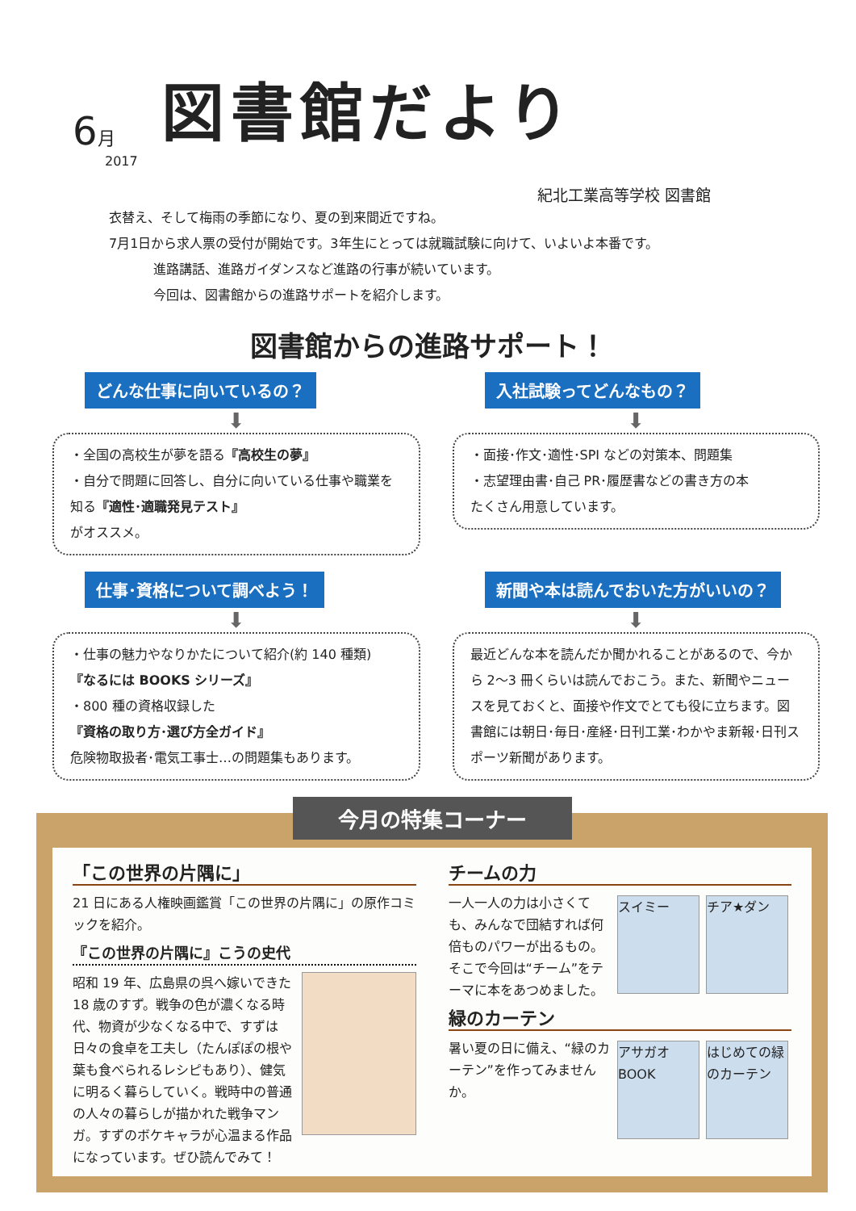6月
図書館だより
2017
紀北工業高等学校 図書館
衣替え、そして梅雨の季節になり、夏の到来間近ですね。
7月1日から求人票の受付が開始です。3年生にとっては就職試験に向けて、いよいよ本番です。
進路講話、進路ガイダンスなど進路の行事が続いています。
今回は、図書館からの進路サポートを紹介します。
図書館からの進路サポート！
どんな仕事に向いているの？
⬇
・全国の高校生が夢を語る『高校生の夢』
・自分で問題に回答し、自分に向いている仕事や職業を知る『適性･適職発見テスト』
がオススメ。
入社試験ってどんなもの？
⬇
・面接･作文･適性･SPI などの対策本、問題集
・志望理由書･自己 PR･履歴書などの書き方の本
たくさん用意しています。
仕事･資格について調べよう！
⬇
・仕事の魅力やなりかたについて紹介(約 140 種類)
『なるには BOOKS シリーズ』
・800 種の資格収録した
『資格の取り方･選び方全ガイド』
危険物取扱者･電気工事士…の問題集もあります。
新聞や本は読んでおいた方がいいの？
⬇
最近どんな本を読んだか聞かれることがあるので、今から 2〜3 冊くらいは読んでおこう。また、新聞やニュースを見ておくと、面接や作文でとても役に立ちます。図書館には朝日･毎日･産経･日刊工業･わかやま新報･日刊スポーツ新聞があります。
今月の特集コーナー
「この世界の片隅に」
21 日にある人権映画鑑賞「この世界の片隅に」の原作コミックを紹介。
『この世界の片隅に』こうの史代
昭和 19 年、広島県の呉へ嫁いできた 18 歳のすず。戦争の色が濃くなる時代、物資が少なくなる中で、すずは日々の食卓を工夫し（たんぽぽの根や葉も食べられるレシピもあり）、健気に明るく暮らしていく。戦時中の普通の人々の暮らしが描かれた戦争マンガ。すずのボケキャラが心温まる作品になっています。ぜひ読んでみて！
チームの力
スイミー チア★ダン
一人一人の力は小さくても、みんなで団結すれば何倍ものパワーが出るもの。そこで今回は“チーム”をテーマに本をあつめました。
緑のカーテン
アサガオBOOK はじめての緑のカーテン
暑い夏の日に備え、“緑のカーテン”を作ってみませんか。